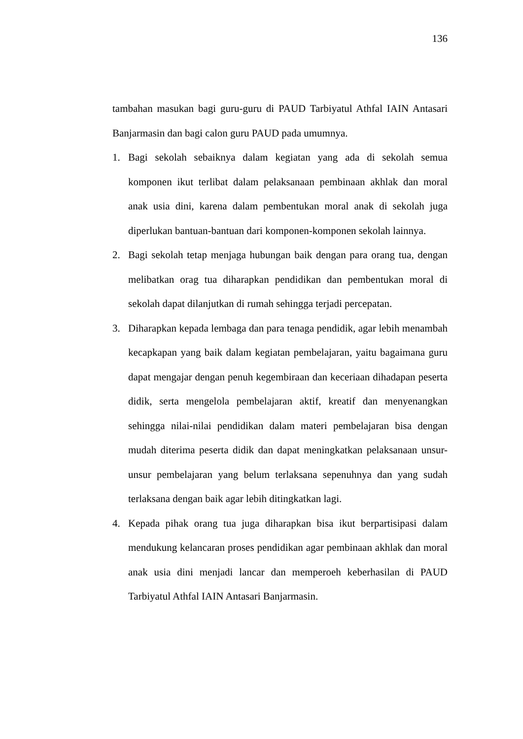136
tambahan masukan bagi guru-guru di PAUD Tarbiyatul Athfal IAIN Antasari Banjarmasin dan bagi calon guru PAUD pada umumnya.
1. Bagi sekolah sebaiknya dalam kegiatan yang ada di sekolah semua komponen ikut terlibat dalam pelaksanaan pembinaan akhlak dan moral anak usia dini, karena dalam pembentukan moral anak di sekolah juga diperlukan bantuan-bantuan dari komponen-komponen sekolah lainnya.
2. Bagi sekolah tetap menjaga hubungan baik dengan para orang tua, dengan melibatkan orag tua diharapkan pendidikan dan pembentukan moral di sekolah dapat dilanjutkan di rumah sehingga terjadi percepatan.
3. Diharapkan kepada lembaga dan para tenaga pendidik, agar lebih menambah kecapkapan yang baik dalam kegiatan pembelajaran, yaitu bagaimana guru dapat mengajar dengan penuh kegembiraan dan keceriaan dihadapan peserta didik, serta mengelola pembelajaran aktif, kreatif dan menyenangkan sehingga nilai-nilai pendidikan dalam materi pembelajaran bisa dengan mudah diterima peserta didik dan dapat meningkatkan pelaksanaan unsur-unsur pembelajaran yang belum terlaksana sepenuhnya dan yang sudah terlaksana dengan baik agar lebih ditingkatkan lagi.
4. Kepada pihak orang tua juga diharapkan bisa ikut berpartisipasi dalam mendukung kelancaran proses pendidikan agar pembinaan akhlak dan moral anak usia dini menjadi lancar dan memperoeh keberhasilan di PAUD Tarbiyatul Athfal IAIN Antasari Banjarmasin.